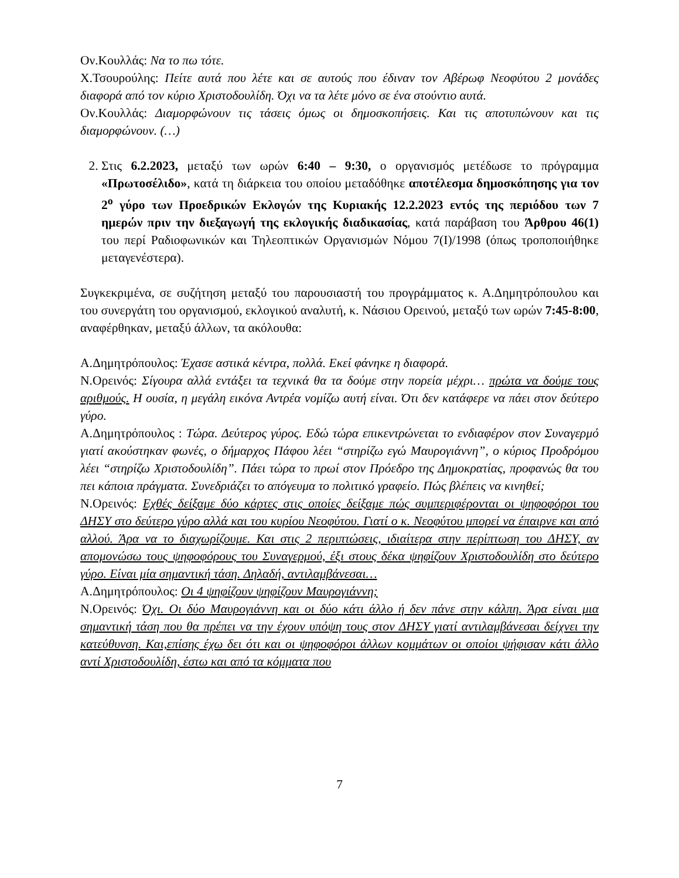Ον.Κουλλάς: Να το πω τότε.
Χ.Τσουρούλης: Πείτε αυτά που λέτε και σε αυτούς που έδιναν τον Αβέρωφ Νεοφύτου 2 μονάδες διαφορά από τον κύριο Χριστοδουλίδη. Όχι να τα λέτε μόνο σε ένα στούντιο αυτά.
Ον.Κουλλάς: Διαμορφώνουν τις τάσεις όμως οι δημοσκοπήσεις. Και τις αποτυπώνουν και τις διαμορφώνουν. (…)
2. Στις 6.2.2023, μεταξύ των ωρών 6:40 – 9:30, ο οργανισμός μετέδωσε το πρόγραμμα «Πρωτοσέλιδο», κατά τη διάρκεια του οποίου μεταδόθηκε αποτέλεσμα δημοσκόπησης για τον 2<sup>ο</sup> γύρο των Προεδρικών Εκλογών της Κυριακής 12.2.2023 εντός της περιόδου των 7 ημερών πριν την διεξαγωγή της εκλογικής διαδικασίας, κατά παράβαση του Άρθρου 46(1) του περί Ραδιοφωνικών και Τηλεοπτικών Οργανισμών Νόμου 7(Ι)/1998 (όπως τροποποιήθηκε μεταγενέστερα).
Συγκεκριμένα, σε συζήτηση μεταξύ του παρουσιαστή του προγράμματος κ. Α.Δημητρόπουλου και του συνεργάτη του οργανισμού, εκλογικού αναλυτή, κ. Νάσιου Ορεινού, μεταξύ των ωρών 7:45-8:00, αναφέρθηκαν, μεταξύ άλλων, τα ακόλουθα:
Α.Δημητρόπουλος: Έχασε αστικά κέντρα, πολλά. Εκεί φάνηκε η διαφορά.
Ν.Ορεινός: Σίγουρα αλλά εντάξει τα τεχνικά θα τα δούμε στην πορεία μέχρι… πρώτα να δούμε τους αριθμούς. Η ουσία, η μεγάλη εικόνα Αντρέα νομίζω αυτή είναι. Ότι δεν κατάφερε να πάει στον δεύτερο γύρο.
Α.Δημητρόπουλος : Τώρα. Δεύτερος γύρος. Εδώ τώρα επικεντρώνεται το ενδιαφέρον στον Συναγερμό γιατί ακούστηκαν φωνές, ο δήμαρχος Πάφου λέει “στηρίζω εγώ Μαυρογιάννη”, ο κύριος Προδρόμου λέει “στηρίζω Χριστοδουλίδη”. Πάει τώρα το πρωί στον Πρόεδρο της Δημοκρατίας, προφανώς θα του πει κάποια πράγματα. Συνεδριάζει το απόγευμα το πολιτικό γραφείο. Πώς βλέπεις να κινηθεί;
Ν.Ορεινός: Εχθές δείξαμε δύο κάρτες στις οποίες δείξαμε πώς συμπεριφέρονται οι ψηφοφόροι του ΔΗΣΥ στο δεύτερο γύρο αλλά και του κυρίου Νεοφύτου. Γιατί ο κ. Νεοφύτου μπορεί να έπαιρνε και από αλλού. Άρα να το διαχωρίζουμε. Και στις 2 περιπτώσεις, ιδιαίτερα στην περίπτωση του ΔΗΣΥ, αν απομονώσω τους ψηφοφόρους του Συναγερμού, έξι στους δέκα ψηφίζουν Χριστοδουλίδη στο δεύτερο γύρο. Είναι μία σημαντική τάση. Δηλαδή, αντιλαμβάνεσαι…
Α.Δημητρόπουλος: Οι 4 ψηφίζουν ψηφίζουν Μαυρογιάννη;
Ν.Ορεινός: Όχι. Οι δύο Μαυρογιάννη και οι δύο κάτι άλλο ή δεν πάνε στην κάλπη. Άρα είναι μια σημαντική τάση που θα πρέπει να την έχουν υπόψη τους στον ΔΗΣΥ γιατί αντιλαμβάνεσαι δείχνει την κατεύθυνση. Και,επίσης έχω δει ότι και οι ψηφοφόροι άλλων κομμάτων οι οποίοι ψήφισαν κάτι άλλο αντί Χριστοδουλίδη, έστω και από τα κόμματα που
7